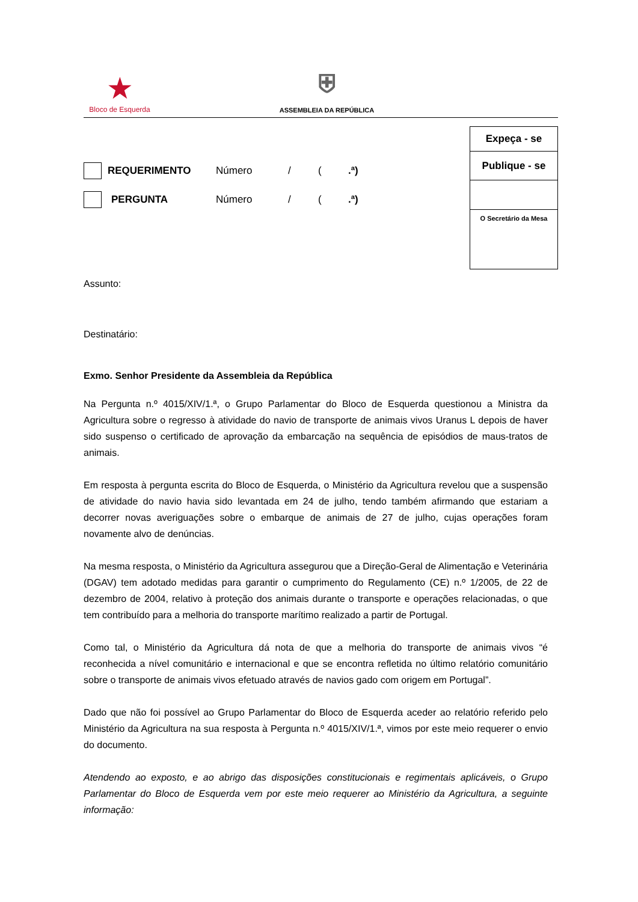★
Bloco de Esquerda
⛨
ASSEMBLEIA DA REPÚBLICA
REQUERIMENTO Número / (.ª)
PERGUNTA Número / (.ª)
Expeça - se
Publique - se
O Secretário da Mesa
Assunto:
Destinatário:
Exmo. Senhor Presidente da Assembleia da República
Na Pergunta n.º 4015/XIV/1.ª, o Grupo Parlamentar do Bloco de Esquerda questionou a Ministra da Agricultura sobre o regresso à atividade do navio de transporte de animais vivos Uranus L depois de haver sido suspenso o certificado de aprovação da embarcação na sequência de episódios de maus-tratos de animais.
Em resposta à pergunta escrita do Bloco de Esquerda, o Ministério da Agricultura revelou que a suspensão de atividade do navio havia sido levantada em 24 de julho, tendo também afirmando que estariam a decorrer novas averiguações sobre o embarque de animais de 27 de julho, cujas operações foram novamente alvo de denúncias.
Na mesma resposta, o Ministério da Agricultura assegurou que a Direção-Geral de Alimentação e Veterinária (DGAV) tem adotado medidas para garantir o cumprimento do Regulamento (CE) n.º 1/2005, de 22 de dezembro de 2004, relativo à proteção dos animais durante o transporte e operações relacionadas, o que tem contribuído para a melhoria do transporte marítimo realizado a partir de Portugal.
Como tal, o Ministério da Agricultura dá nota de que a melhoria do transporte de animais vivos “é reconhecida a nível comunitário e internacional e que se encontra refletida no último relatório comunitário sobre o transporte de animais vivos efetuado através de navios gado com origem em Portugal”.
Dado que não foi possível ao Grupo Parlamentar do Bloco de Esquerda aceder ao relatório referido pelo Ministério da Agricultura na sua resposta à Pergunta n.º 4015/XIV/1.ª, vimos por este meio requerer o envio do documento.
Atendendo ao exposto, e ao abrigo das disposições constitucionais e regimentais aplicáveis, o Grupo Parlamentar do Bloco de Esquerda vem por este meio requerer ao Ministério da Agricultura, a seguinte informação: